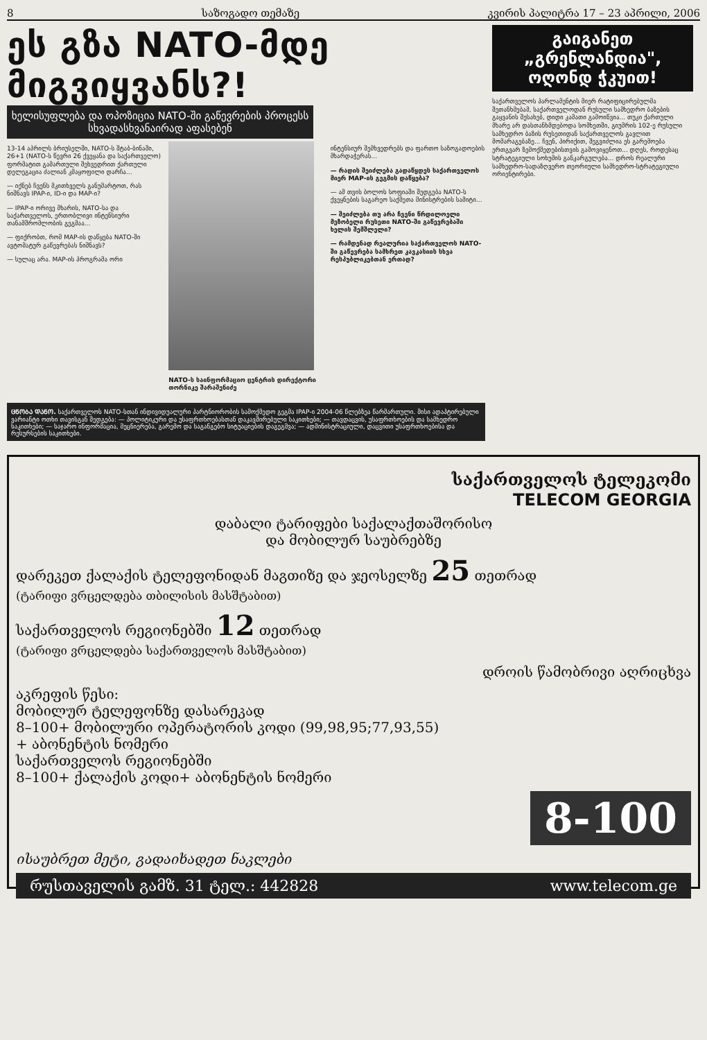8 საზოგადო თემაზე კვირის პალიტრა 17 – 23 აპრილი, 2006
ეს გზა NATO-მდე მიგვიყვანს?!
ხელისუფლება და ოპოზიცია NATO-ში გაწევრების პროცესს სხვადასხვანაირად აფასებენ
13-14 აპრილს ბრიუსელში, NATO-ს შტაბ-ბინაში, 26+1 (NATO-ს წევრი 26 ქვეყანა და საქართველო) ფორმატით გამართული შეხვედრით ქართული დელეგაცია ძალიან კმაყოფილი დარჩა...
— იქნებ ჩვენს მკითხველს განუმარტოთ, რას ნიშნავს IPAP-ი, ID-ი და MAP-ი?
— IPAP-ი ორივე მხარის, NATO-სა და საქართველოს, ერთობლივი ინტენსიური თანამშრომლობის გეგმაა...
— ფიქრობთ, რომ MAP-ის დაწყება NATO-ში ავტომატურ გაწევრებას ნიშნავს?
— სულაც არა. MAP-ის პროგრამა ორი
NATO-ს საინფორმაციო ცენტრის დირექტორი თორნიკე შარაშენიძე
ინტენსიურ შემხვედრებს და ფართო საზოგადოების მხარდაჭერას...
— რადის შეიძლება გადაწყდეს საქართველოს მიერ MAP-ის გეგმის დაწყება?
— ამ თვის ბოლოს სოფიაში შედგება NATO-ს ქვეყნების საგარეო საქმეთა მინისტრების სამიტი...
— შეიძლება თუ არა ჩვენი წრდილოელი მეზობელი რუსეთი NATO-ში გაწევრებაში ხელის შემშლელი?
— რამდენად რეალურია საქართველოს NATO-ში გაწევრება სამხრეთ კავკასიის სხვა რესპუბლიკებთან ერთად?
ᲪᲜᲝᲑᲐ ᲓᲐᲜᲝ. საქართველოს NATO-სთან ინდივიდუალური პარტნიორობის სამოქმედო გეგმა IPAP-ი 2004-06 წლებზეა წარმართული. მისი ადაპტირებული ვარიანტი ოთხი თავისგან შედგება: — პოლიტიკური და უსაფრთხოებასთან დაკავშირებული საკითხები; — თავდაცვის, უსაფრთხოების და სამხედრო საკითხები; — საჯარო ინფორმაცია, მეცნიერება, გარემო და საგანგებო სიტუაციების დაგეგმვა; — ადმინისტრაციული, დაცვითი უსაფრთხოებისა და რესურსების საკითხები.
გაიგანეთ „გრენლანდია", ოღონდ ჭკუით!
საქართველოს პარლამენტის მიერ რატიფიცირებულმა შეთანხმებამ, საქართველოდან რუსული სამხედრო ბაზების გაყვანის შესახებ, დიდი კამათი გამოიწვია... თუკი ქართული მხარე არ დასთანხმდებოდა სომხეთში, გიუმრის 102-ე რუსული სამხედრო ბაზის რუსეთიდან საქართველოს გავლით მომარაგებაზე... ჩვენ, პირიქით, შეგვიძლია ეს გარემოება ერთგვარ ზემოქმედებისთვის გამოვიყენოთ... დღეს, როდესაც სტრატეგიული სოხუმის განკარგულება... დროს რეალური სამხედრო-სადაზღვერო თეორიული სამხედრო-სტრატეგიული ორიენტირები.
საქართველოს ტელეკომი
TELECOM GEORGIA
დაბალი ტარიფები საქალაქთაშორისო
და მობილურ საუბრებზე
დარეკეთ ქალაქის ტელეფონიდან მაგთიზე და ჯეოსელზე 25 თეთრად
(ტარიფი ვრცელდება თბილისის მასშტაბით)
საქართველოს რეგიონებში 12 თეთრად
(ტარიფი ვრცელდება საქართველოს მასშტაბით)
დროის წამობრივი აღრიცხვა
აკრეფის წესი:
მობილურ ტელეფონზე დასარეკად
8–100+ მობილური ოპერატორის კოდი (99,98,95;77,93,55)
+ აბონენტის ნომერი
საქართველოს რეგიონებში
8–100+ ქალაქის კოდი+ აბონენტის ნომერი
8-100
ისაუბრეთ მეტი, გადაიხადეთ ნაკლები
რუსთაველის გამზ. 31 ტელ.: 442828 www.telecom.ge